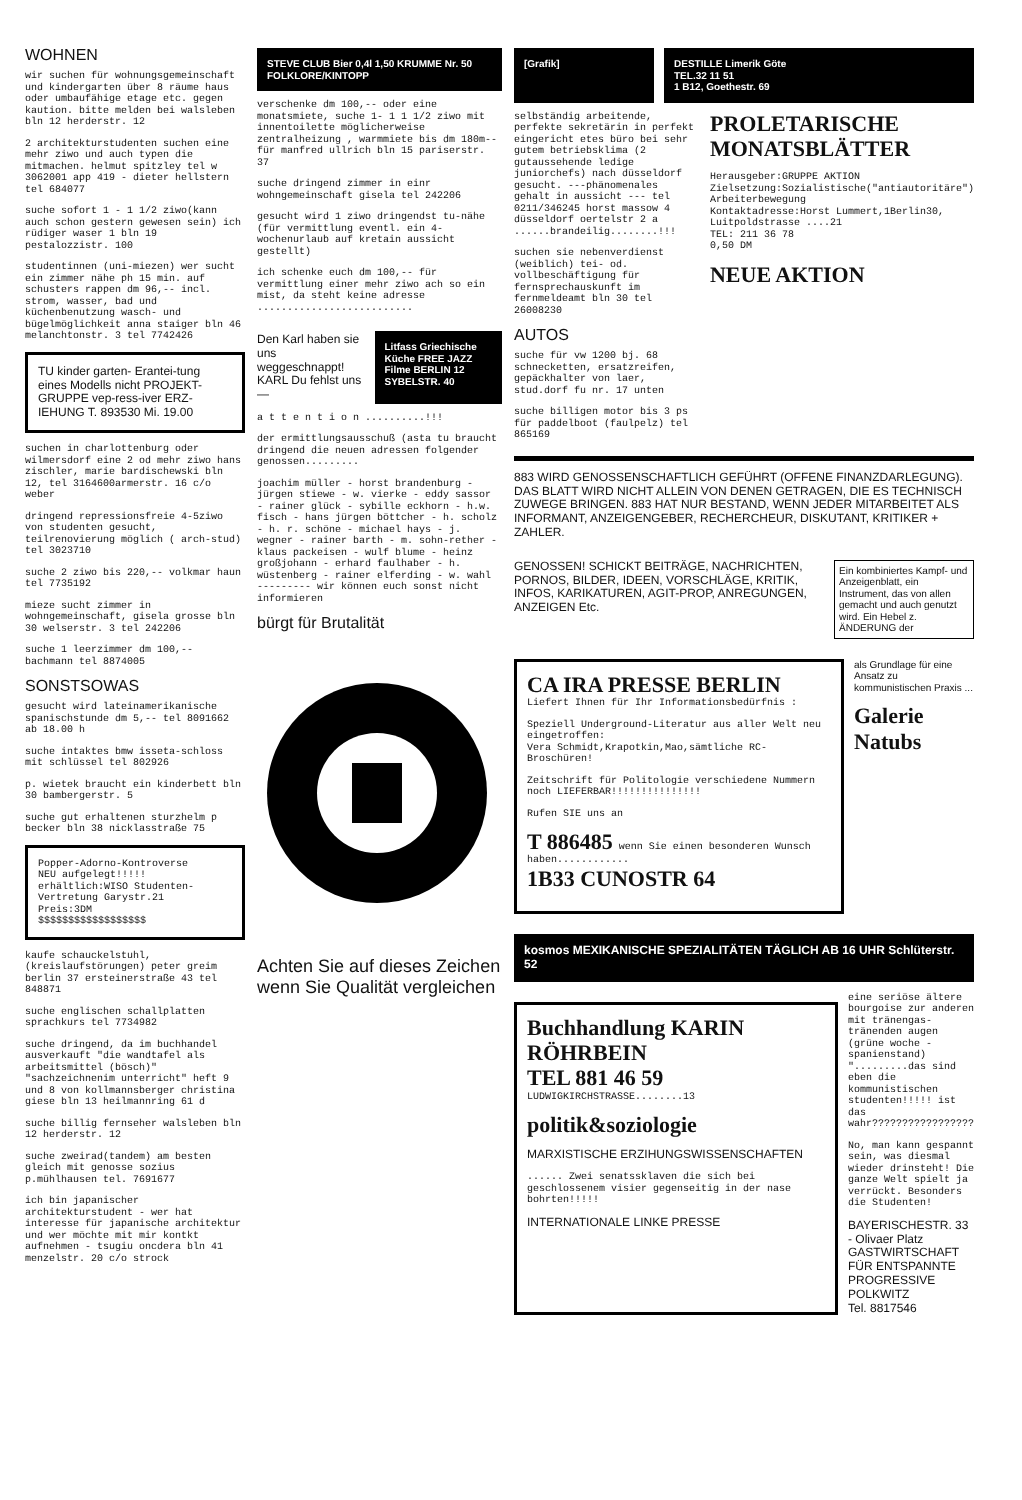WOHNEN
wir suchen für wohnungsgemeinschaft und kindergarten über 8 räume haus oder umbaufähige etage etc. gegen kaution. bitte melden bei walsleben bln 12 herderstr. 12
2 architekturstudenten suchen eine mehr ziwo und auch typen die mitmachen. helmut spitzley tel w 3062001 app 419 - dieter hellstern tel 684077
suche sofort 1 - 1 1/2 ziwo(kann auch schon gestern gewesen sein) ich rüdiger waser 1 bln 19 pestalozzistr. 100
studentinnen (uni-miezen) wer sucht ein zimmer nähe ph 15 min. auf schusters rappen dm 96,-- incl. strom, wasser, bad und küchenbenutzung wasch- und bügelmöglichkeit anna staiger bln 46 melanchtonstr. 3 tel 7742426
TU kinder garten- Erantei-tung eines Modells nicht PROJEKT-GRUPPE vep-ress-iver ERZ-IEHUNG T. 893530 Mi. 19.00
suchen in charlottenburg oder wilmersdorf eine 2 od mehr ziwo hans zischler, marie bardischewski bln 12, tel 3164600armerstr. 16 c/o weber
dringend repressionsfreie 4-5ziwo von studenten gesucht, teilrenovierung möglich ( arch-stud) tel 3023710
suche 2 ziwo bis 220,-- volkmar haun tel 7735192
mieze sucht zimmer in wohngemeinschaft, gisela grosse bln 30 welserstr. 3 tel 242206
suche 1 leerzimmer dm 100,-- bachmann tel 8874005
SONSTSOWAS
gesucht wird lateinamerikanische spanischstunde dm 5,-- tel 8091662 ab 18.00 h
suche intaktes bmw isseta-schloss mit schlüssel tel 802926
p. wietek braucht ein kinderbett bln 30 bambergerstr. 5
suche gut erhaltenen sturzhelm p becker bln 38 nicklasstraße 75
Popper-Adorno-Kontroverse
NEU aufgelegt!!!!!
erhältlich:WISO Studenten-Vertretung Garystr.21
Preis:3DM
$$$$$$$$$$$$$$$$$$
kaufe schauckelstuhl,(kreislaufstörungen) peter greim berlin 37 ersteinerstraße 43 tel 848871
suche englischen schallplatten sprachkurs tel 7734982
suche dringend, da im buchhandel ausverkauft "die wandtafel als arbeitsmittel (bösch)" "sachzeichnenim unterricht" heft 9 und 8 von kollmannsberger christina giese bln 13 heilmannring 61 d
suche billig fernseher walsleben bln 12 herderstr. 12
suche zweirad(tandem) am besten gleich mit genosse sozius p.mühlhausen tel. 7691677
ich bin japanischer architekturstudent - wer hat interesse für japanische architektur und wer möchte mit mir kontkt aufnehmen - tsugiu oncdera bln 41 menzelstr. 20 c/o strock
STEVE CLUB Bier 0,4l 1,50 KRUMME Nr. 50 FOLKLORE/KINTOPP
verschenke dm 100,-- oder eine monatsmiete, suche 1- 1 1 1/2 ziwo mit innentoilette möglicherweise zentralheizung , warmmiete bis dm 180m-- für manfred ullrich bln 15 pariserstr. 37
suche dringend zimmer in einr wohngemeinschaft gisela tel 242206
gesucht wird 1 ziwo dringendst tu-nähe (für vermittlung eventl. ein 4-wochenurlaub auf kretain aussicht gestellt)
ich schenke euch dm 100,-- für vermittlung einer mehr ziwo ach so ein mist, da steht keine adresse ..........................
Den Karl haben sie uns weggeschnappt! KARL Du fehlst uns —
Litfass Griechische Küche FREE JAZZ Filme BERLIN 12 SYBELSTR. 40
a t t e n t i o n ..........!!!
der ermittlungsausschuß (asta tu braucht dringend die neuen adressen folgender genossen.........
joachim müller - horst brandenburg - jürgen stiewe - w. vierke - eddy sassor - rainer glück - sybille eckhorn - h.w. fisch - hans jürgen böttcher - h. scholz - h. r. schöne - michael hays - j. wegner - rainer barth - m. sohn-rether - klaus packeisen - wulf blume - heinz großjohann - erhard faulhaber - h. wüstenberg - rainer elferding - w. wahl --------- wir können euch sonst nicht informieren
bürgt für Brutalität
Achten Sie auf dieses Zeichen
wenn Sie Qualität vergleichen
[Grafik] DESTILLE Limerik Göte
TEL.32 11 51
1 B12, Goethestr. 69
selbständig arbeitende, perfekte sekretärin in perfekt eingericht etes büro bei sehr gutem betriebsklima (2 gutaussehende ledige juniorchefs) nach düsseldorf gesucht. ---phänomenales gehalt in aussicht --- tel 0211/346245 horst massow 4 düsseldorf oertelstr 2 a ......brandeilig........!!!
suchen sie nebenverdienst (weiblich) tei- od. vollbeschäftigung für fernsprechauskunft im fernmeldeamt bln 30 tel 26008230
AUTOS
suche für vw 1200 bj. 68 schnecketten, ersatzreifen, gepäckhalter von laer, stud.dorf fu nr. 17 unten
suche billigen motor bis 3 ps für paddelboot (faulpelz) tel 865169
PROLETARISCHE MONATSBLÄTTER
Herausgeber:GRUPPE AKTION
Zielsetzung:Sozialistische("antiautoritäre") Arbeiterbewegung
Kontaktadresse:Horst Lummert,1Berlin30, Luitpoldstrasse ....21
TEL: 211 36 78
0,50 DM
NEUE AKTION
883 WIRD GENOSSENSCHAFTLICH GEFÜHRT (OFFENE FINANZDARLEGUNG). DAS BLATT WIRD NICHT ALLEIN VON DENEN GETRAGEN, DIE ES TECHNISCH ZUWEGE BRINGEN. 883 HAT NUR BESTAND, WENN JEDER MITARBEITET ALS INFORMANT, ANZEIGENGEBER, RECHERCHEUR, DISKUTANT, KRITIKER + ZAHLER.
GENOSSEN! SCHICKT BEITRÄGE, NACHRICHTEN, PORNOS, BILDER, IDEEN, VORSCHLÄGE, KRITIK, INFOS, KARIKATUREN, AGIT-PROP, ANREGUNGEN, ANZEIGEN Etc.
Ein kombiniertes Kampf- und Anzeigenblatt, ein Instrument, das von allen gemacht und auch genutzt wird. Ein Hebel z. ÄNDERUNG der
CA IRA PRESSE BERLIN
Liefert Ihnen für Ihr Informationsbedürfnis :
Speziell Underground-Literatur aus aller Welt neu eingetroffen:
Vera Schmidt,Krapotkin,Mao,sämtliche RC-Broschüren!
Zeitschrift für Politologie verschiedene Nummern noch LIEFERBAR!!!!!!!!!!!!!!!
Rufen SIE uns an
T 886485 wenn Sie einen besonderen Wunsch haben............
1B33 CUNOSTR 64
als Grundlage für eine Ansatz zu kommunistischen Praxis ...
Galerie Natubs
kosmos MEXIKANISCHE SPEZIALITÄTEN TÄGLICH AB 16 UHR Schlüterstr. 52
Buchhandlung KARIN RÖHRBEIN
TEL 881 46 59
LUDWIGKIRCHSTRASSE........13
politik&soziologie
MARXISTISCHE ERZIHUNGSWISSENSCHAFTEN
...... Zwei senatssklaven die sich bei geschlossenem visier gegenseitig in der nase bohrten!!!!!
INTERNATIONALE LINKE PRESSE
eine seriöse ältere bourgoise zur anderen mit tränengas-tränenden augen (grüne woche - spanienstand) ".........das sind eben die kommunistischen studenten!!!!! ist das wahr?????????????????
No, man kann gespannt sein, was diesmal wieder drinsteht! Die ganze Welt spielt ja verrückt. Besonders die Studenten!
BAYERISCHESTR. 33 - Olivaer Platz
GASTWIRTSCHAFT FÜR ENTSPANNTE PROGRESSIVE POLKWITZ
Tel. 8817546